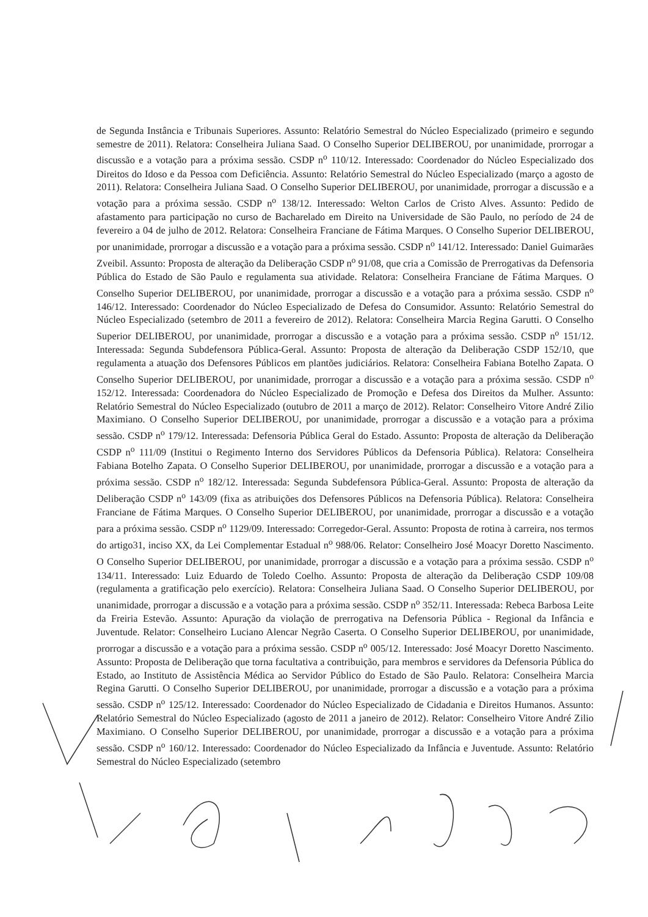de Segunda Instância e Tribunais Superiores. Assunto: Relatório Semestral do Núcleo Especializado (primeiro e segundo semestre de 2011). Relatora: Conselheira Juliana Saad. O Conselho Superior DELIBEROU, por unanimidade, prorrogar a discussão e a votação para a próxima sessão. CSDP n<sup>o</sup> 110/12. Interessado: Coordenador do Núcleo Especializado dos Direitos do Idoso e da Pessoa com Deficiência. Assunto: Relatório Semestral do Núcleo Especializado (março a agosto de 2011). Relatora: Conselheira Juliana Saad. O Conselho Superior DELIBEROU, por unanimidade, prorrogar a discussão e a votação para a próxima sessão. CSDP n<sup>o</sup> 138/12. Interessado: Welton Carlos de Cristo Alves. Assunto: Pedido de afastamento para participação no curso de Bacharelado em Direito na Universidade de São Paulo, no período de 24 de fevereiro a 04 de julho de 2012. Relatora: Conselheira Franciane de Fátima Marques. O Conselho Superior DELIBEROU, por unanimidade, prorrogar a discussão e a votação para a próxima sessão. CSDP n<sup>o</sup> 141/12. Interessado: Daniel Guimarães Zveibil. Assunto: Proposta de alteração da Deliberação CSDP n<sup>o</sup> 91/08, que cria a Comissão de Prerrogativas da Defensoria Pública do Estado de São Paulo e regulamenta sua atividade. Relatora: Conselheira Franciane de Fátima Marques. O Conselho Superior DELIBEROU, por unanimidade, prorrogar a discussão e a votação para a próxima sessão. CSDP n<sup>o</sup> 146/12. Interessado: Coordenador do Núcleo Especializado de Defesa do Consumidor. Assunto: Relatório Semestral do Núcleo Especializado (setembro de 2011 a fevereiro de 2012). Relatora: Conselheira Marcia Regina Garutti. O Conselho Superior DELIBEROU, por unanimidade, prorrogar a discussão e a votação para a próxima sessão. CSDP n<sup>o</sup> 151/12. Interessada: Segunda Subdefensora Pública-Geral. Assunto: Proposta de alteração da Deliberação CSDP 152/10, que regulamenta a atuação dos Defensores Públicos em plantões judiciários. Relatora: Conselheira Fabiana Botelho Zapata. O Conselho Superior DELIBEROU, por unanimidade, prorrogar a discussão e a votação para a próxima sessão. CSDP n<sup>o</sup> 152/12. Interessada: Coordenadora do Núcleo Especializado de Promoção e Defesa dos Direitos da Mulher. Assunto: Relatório Semestral do Núcleo Especializado (outubro de 2011 a março de 2012). Relator: Conselheiro Vitore André Zilio Maximiano. O Conselho Superior DELIBEROU, por unanimidade, prorrogar a discussão e a votação para a próxima sessão. CSDP n<sup>o</sup> 179/12. Interessada: Defensoria Pública Geral do Estado. Assunto: Proposta de alteração da Deliberação CSDP n<sup>o</sup> 111/09 (Institui o Regimento Interno dos Servidores Públicos da Defensoria Pública). Relatora: Conselheira Fabiana Botelho Zapata. O Conselho Superior DELIBEROU, por unanimidade, prorrogar a discussão e a votação para a próxima sessão. CSDP n<sup>o</sup> 182/12. Interessada: Segunda Subdefensora Pública-Geral. Assunto: Proposta de alteração da Deliberação CSDP n<sup>o</sup> 143/09 (fixa as atribuições dos Defensores Públicos na Defensoria Pública). Relatora: Conselheira Franciane de Fátima Marques. O Conselho Superior DELIBEROU, por unanimidade, prorrogar a discussão e a votação para a próxima sessão. CSDP n<sup>o</sup> 1129/09. Interessado: Corregedor-Geral. Assunto: Proposta de rotina à carreira, nos termos do artigo31, inciso XX, da Lei Complementar Estadual n<sup>o</sup> 988/06. Relator: Conselheiro José Moacyr Doretto Nascimento. O Conselho Superior DELIBEROU, por unanimidade, prorrogar a discussão e a votação para a próxima sessão. CSDP n<sup>o</sup> 134/11. Interessado: Luiz Eduardo de Toledo Coelho. Assunto: Proposta de alteração da Deliberação CSDP 109/08 (regulamenta a gratificação pelo exercício). Relatora: Conselheira Juliana Saad. O Conselho Superior DELIBEROU, por unanimidade, prorrogar a discussão e a votação para a próxima sessão. CSDP n<sup>o</sup> 352/11. Interessada: Rebeca Barbosa Leite da Freiria Estevão. Assunto: Apuração da violação de prerrogativa na Defensoria Pública - Regional da Infância e Juventude. Relator: Conselheiro Luciano Alencar Negrão Caserta. O Conselho Superior DELIBEROU, por unanimidade, prorrogar a discussão e a votação para a próxima sessão. CSDP n<sup>o</sup> 005/12. Interessado: José Moacyr Doretto Nascimento. Assunto: Proposta de Deliberação que torna facultativa a contribuição, para membros e servidores da Defensoria Pública do Estado, ao Instituto de Assistência Médica ao Servidor Público do Estado de São Paulo. Relatora: Conselheira Marcia Regina Garutti. O Conselho Superior DELIBEROU, por unanimidade, prorrogar a discussão e a votação para a próxima sessão. CSDP n<sup>o</sup> 125/12. Interessado: Coordenador do Núcleo Especializado de Cidadania e Direitos Humanos. Assunto: Relatório Semestral do Núcleo Especializado (agosto de 2011 a janeiro de 2012). Relator: Conselheiro Vitore André Zilio Maximiano. O Conselho Superior DELIBEROU, por unanimidade, prorrogar a discussão e a votação para a próxima sessão. CSDP n<sup>o</sup> 160/12. Interessado: Coordenador do Núcleo Especializado da Infância e Juventude. Assunto: Relatório Semestral do Núcleo Especializado (setembro